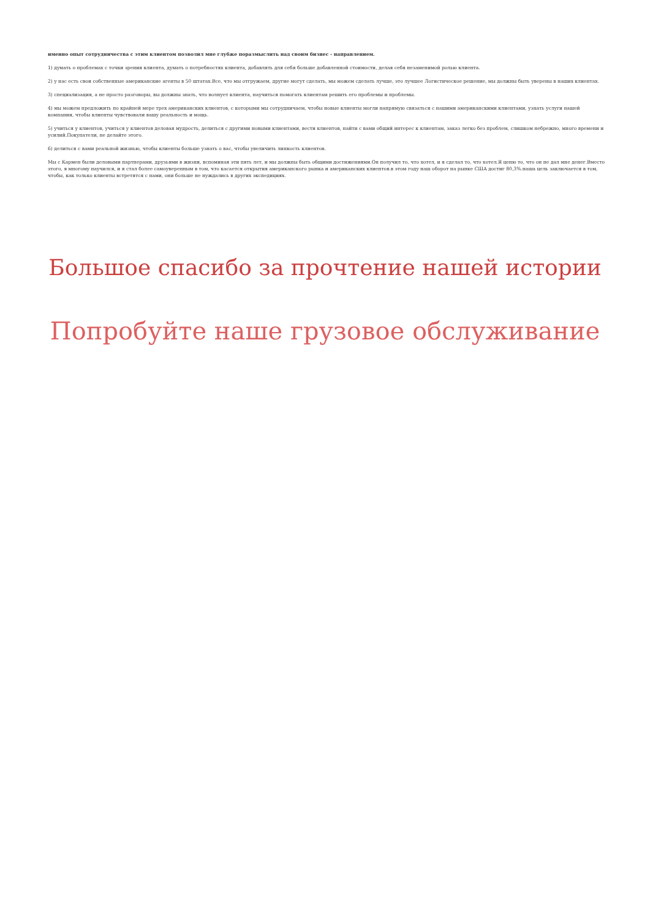именно опыт сотрудничества с этим клиентом позволил мне глубже поразмыслить над своим бизнес - направлением.
1) думать о проблемах с точки зрения клиента, думать о потребностях клиента, добавлять для себя больше добавленной стоимости, делая себя незаменимой ролью клиента.
2) у нас есть свои собственные американские агенты в 50 штатах.Все, что мы отгружаем, другие могут сделать, мы можем сделать лучше, это лучшее Логистическое решение, мы должны быть уверены в наших клиентах.
3) специализация, а не просто разговоры, вы должны знать, что волнует клиента, научиться помогать клиентам решить его проблемы и проблемы.
4) мы можем предложить по крайней мере трех американских клиентов, с которыми мы сотрудничаем, чтобы новые клиенты могли напрямую связаться с нашими американскими клиентами, узнать услуги нашей компании, чтобы клиенты чувствовали вашу реальность и мощь.
5) учиться у клиентов, учиться у клиентов деловая мудрость, делиться с другими новыми клиентами, вести клиентов, найти с вами общий интерес к клиентам, заказ легко без проблем, слишком небрежно, много времени и усилий.Покупатели, не делайте этого.
6) делиться с вами реальной жизнью, чтобы клиенты больше узнать о вас, чтобы увеличить липкость клиентов.
Мы с Кармен были деловыми партнерами, друзьями в жизни, вспоминая эти пять лет, и мы должны быть общими достижениями.Он получил то, что хотел, и я сделал то, что хотел.Я ценю то, что он не дал мне денег.Вместо этого, я многому научился, и я стал более самоуверенным в том, что касается открытия американского рынка и американских клиентов.в этом году наш оборот на рынке США достиг 80,3%.наша цель заключается в том, чтобы, как только клиенты встретятся с нами, они больше не нуждались в других экспедициях.
Большое спасибо за прочтение нашей истории
Попробуйте наше грузовое обслуживание